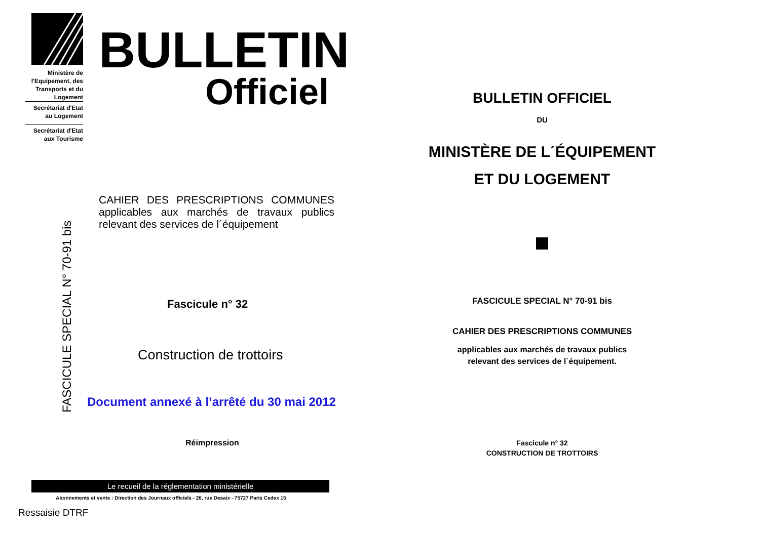Ministère de l'Equipement, des Transports et du Logement
Secrétariat d'Etat au Logement
Secrétariat d'Etat aux Tourisme
BULLETIN
Officiel
CAHIER DES PRESCRIPTIONS COMMUNES applicables aux marchés de travaux publics relevant des services de l´équipement
Fascicule n° 32
Construction de trottoirs
FASCICULE SPECIAL N° 70-91 bis
Document annexé à l’arrêté du 30 mai 2012
Réimpression
Le recueil de la réglementation ministérielle
Abonnements et vente : Direction des Journaux officiels - 26, rue Desaix - 75727 Paris Cedex 15
Ressaisie DTRF
BULLETIN OFFICIEL
DU
MINISTÈRE DE L´ÉQUIPEMENT
ET DU LOGEMENT
FASCICULE SPECIAL N° 70-91 bis
CAHIER DES PRESCRIPTIONS COMMUNES
applicables aux marchés de travaux publics
relevant des services de l´équipement.
Fascicule n° 32
CONSTRUCTION DE TROTTOIRS